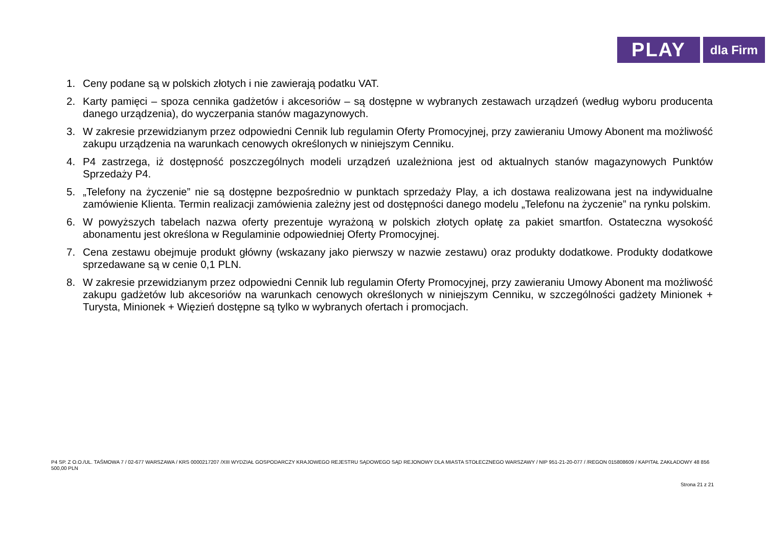PLAY
dla Firm
1. Ceny podane są w polskich złotych i nie zawierają podatku VAT.
2. Karty pamięci – spoza cennika gadżetów i akcesoriów – są dostępne w wybranych zestawach urządzeń (według wyboru producenta danego urządzenia), do wyczerpania stanów magazynowych.
3. W zakresie przewidzianym przez odpowiedni Cennik lub regulamin Oferty Promocyjnej, przy zawieraniu Umowy Abonent ma możliwość zakupu urządzenia na warunkach cenowych określonych w niniejszym Cenniku.
4. P4 zastrzega, iż dostępność poszczególnych modeli urządzeń uzależniona jest od aktualnych stanów magazynowych Punktów Sprzedaży P4.
5. „Telefony na życzenie” nie są dostępne bezpośrednio w punktach sprzedaży Play, a ich dostawa realizowana jest na indywidualne zamówienie Klienta. Termin realizacji zamówienia zależny jest od dostępności danego modelu „Telefonu na życzenie” na rynku polskim.
6. W powyższych tabelach nazwa oferty prezentuje wyrażoną w polskich złotych opłatę za pakiet smartfon. Ostateczna wysokość abonamentu jest określona w Regulaminie odpowiedniej Oferty Promocyjnej.
7. Cena zestawu obejmuje produkt główny (wskazany jako pierwszy w nazwie zestawu) oraz produkty dodatkowe. Produkty dodatkowe sprzedawane są w cenie 0,1 PLN.
8. W zakresie przewidzianym przez odpowiedni Cennik lub regulamin Oferty Promocyjnej, przy zawieraniu Umowy Abonent ma możliwość zakupu gadżetów lub akcesoriów na warunkach cenowych określonych w niniejszym Cenniku, w szczególności gadżety Minionek + Turysta, Minionek + Więzień dostępne są tylko w wybranych ofertach i promocjach.
P4 SP. Z O.O./UL. TAŚMOWA 7 / 02-677 WARSZAWA / KRS 0000217207 /XIII WYDZIAŁ GOSPODARCZY KRAJOWEGO REJESTRU SĄDOWEGO SĄD REJONOWY DLA MIASTA STOŁECZNEGO WARSZAWY / NIP 951-21-20-077 / /REGON 015808609 / KAPITAŁ ZAKŁADOWY 48 856 500,00 PLN
Strona 21 z 21